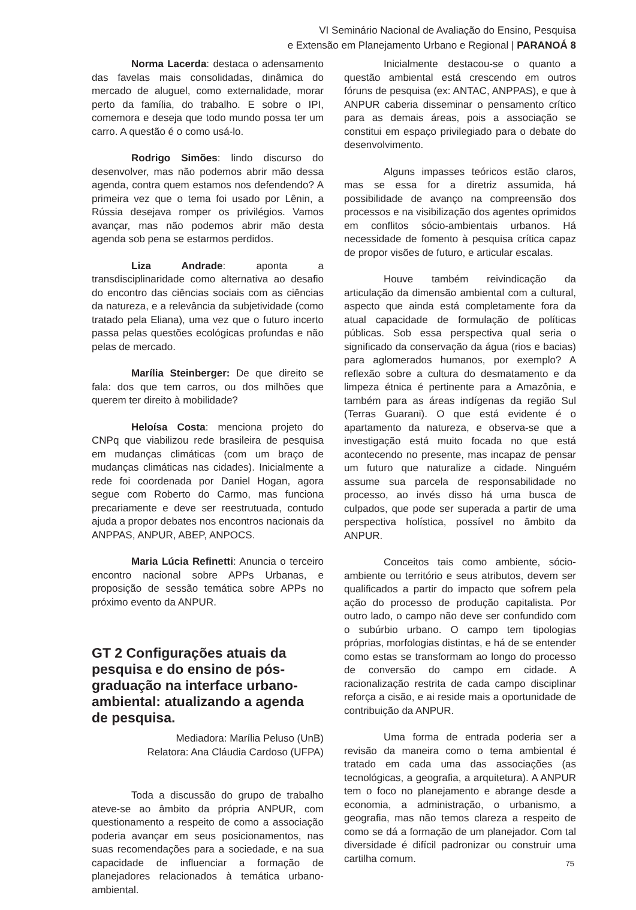VI Seminário Nacional de Avaliação do Ensino, Pesquisa
e Extensão em Planejamento Urbano e Regional | PARANOÁ 8
Norma Lacerda: destaca o adensamento das favelas mais consolidadas, dinâmica do mercado de aluguel, como externalidade, morar perto da família, do trabalho. E sobre o IPI, comemora e deseja que todo mundo possa ter um carro. A questão é o como usá-lo.
Rodrigo Simões: lindo discurso do desenvolver, mas não podemos abrir mão dessa agenda, contra quem estamos nos defendendo? A primeira vez que o tema foi usado por Lênin, a Rússia desejava romper os privilégios. Vamos avançar, mas não podemos abrir mão desta agenda sob pena se estarmos perdidos.
Liza Andrade: aponta a transdisciplinaridade como alternativa ao desafio do encontro das ciências sociais com as ciências da natureza, e a relevância da subjetividade (como tratado pela Eliana), uma vez que o futuro incerto passa pelas questões ecológicas profundas e não pelas de mercado.
Marília Steinberger: De que direito se fala: dos que tem carros, ou dos milhões que querem ter direito à mobilidade?
Heloísa Costa: menciona projeto do CNPq que viabilizou rede brasileira de pesquisa em mudanças climáticas (com um braço de mudanças climáticas nas cidades). Inicialmente a rede foi coordenada por Daniel Hogan, agora segue com Roberto do Carmo, mas funciona precariamente e deve ser reestrutuada, contudo ajuda a propor debates nos encontros nacionais da ANPPAS, ANPUR, ABEP, ANPOCS.
Maria Lúcia Refinetti: Anuncia o terceiro encontro nacional sobre APPs Urbanas, e proposição de sessão temática sobre APPs no próximo evento da ANPUR.
GT 2 Configurações atuais da pesquisa e do ensino de pós-graduação na interface urbano-ambiental: atualizando a agenda de pesquisa.
Mediadora: Marília Peluso (UnB)
Relatora: Ana Cláudia Cardoso (UFPA)
Toda a discussão do grupo de trabalho ateve-se ao âmbito da própria ANPUR, com questionamento a respeito de como a associação poderia avançar em seus posicionamentos, nas suas recomendações para a sociedade, e na sua capacidade de influenciar a formação de planejadores relacionados à temática urbano-ambiental.
Inicialmente destacou-se o quanto a questão ambiental está crescendo em outros fóruns de pesquisa (ex: ANTAC, ANPPAS), e que à ANPUR caberia disseminar o pensamento crítico para as demais áreas, pois a associação se constitui em espaço privilegiado para o debate do desenvolvimento.
Alguns impasses teóricos estão claros, mas se essa for a diretriz assumida, há possibilidade de avanço na compreensão dos processos e na visibilização dos agentes oprimidos em conflitos sócio-ambientais urbanos. Há necessidade de fomento à pesquisa crítica capaz de propor visões de futuro, e articular escalas.
Houve também reivindicação da articulação da dimensão ambiental com a cultural, aspecto que ainda está completamente fora da atual capacidade de formulação de políticas públicas. Sob essa perspectiva qual seria o significado da conservação da água (rios e bacias) para aglomerados humanos, por exemplo? A reflexão sobre a cultura do desmatamento e da limpeza étnica é pertinente para a Amazônia, e também para as áreas indígenas da região Sul (Terras Guarani). O que está evidente é o apartamento da natureza, e observa-se que a investigação está muito focada no que está acontecendo no presente, mas incapaz de pensar um futuro que naturalize a cidade. Ninguém assume sua parcela de responsabilidade no processo, ao invés disso há uma busca de culpados, que pode ser superada a partir de uma perspectiva holística, possível no âmbito da ANPUR.
Conceitos tais como ambiente, sócio-ambiente ou território e seus atributos, devem ser qualificados a partir do impacto que sofrem pela ação do processo de produção capitalista. Por outro lado, o campo não deve ser confundido com o subúrbio urbano. O campo tem tipologias próprias, morfologias distintas, e há de se entender como estas se transformam ao longo do processo de conversão do campo em cidade. A racionalização restrita de cada campo disciplinar reforça a cisão, e ai reside mais a oportunidade de contribuição da ANPUR.
Uma forma de entrada poderia ser a revisão da maneira como o tema ambiental é tratado em cada uma das associações (as tecnológicas, a geografia, a arquitetura). A ANPUR tem o foco no planejamento e abrange desde a economia, a administração, o urbanismo, a geografia, mas não temos clareza a respeito de como se dá a formação de um planejador. Com tal diversidade é difícil padronizar ou construir uma cartilha comum.
75